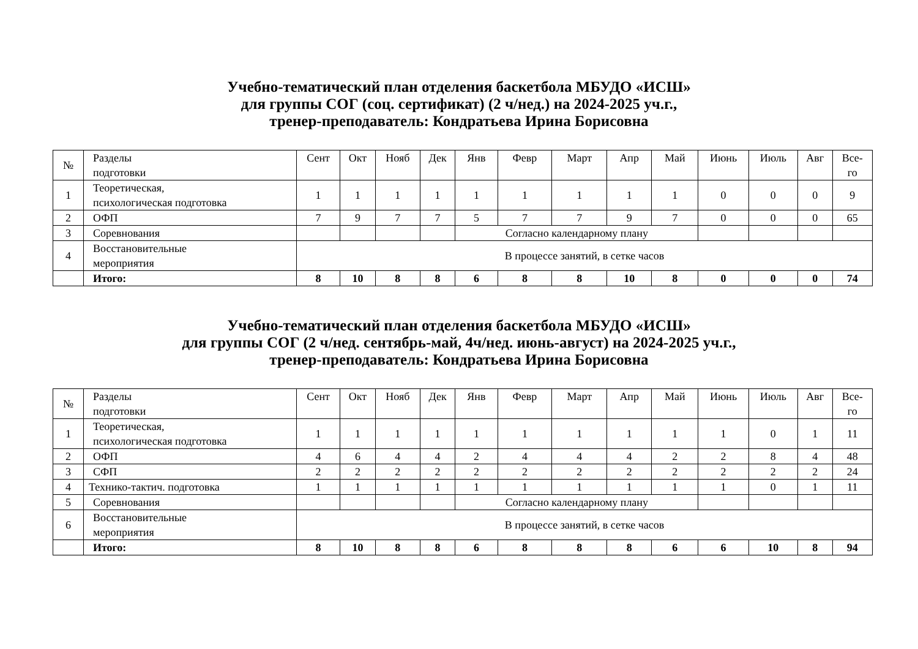Учебно-тематический план отделения баскетбола МБУДО «ИСШ»
для группы СОГ (соц. сертификат) (2 ч/нед.) на 2024-2025 уч.г.,
тренер-преподаватель: Кондратьева Ирина Борисовна
| № | Разделы подготовки | Сент | Окт | Нояб | Дек | Янв | Февр | Март | Апр | Май | Июнь | Июль | Авг | Все- го |
| --- | --- | --- | --- | --- | --- | --- | --- | --- | --- | --- | --- | --- | --- | --- |
| 1 | Теоретическая, психологическая подготовка | 1 | 1 | 1 | 1 | 1 | 1 | 1 | 1 | 1 | 0 | 0 | 0 | 9 |
| 2 | ОФП | 7 | 9 | 7 | 7 | 5 | 7 | 7 | 9 | 7 | 0 | 0 | 0 | 65 |
| 3 | Соревнования | | | | | Согласно календарному плану | | | | | | | | |
| 4 | Восстановительные мероприятия | В процессе занятий, в сетке часов | | | | | | | | | | | | |
| | Итого: | 8 | 10 | 8 | 8 | 6 | 8 | 8 | 10 | 8 | 0 | 0 | 0 | 74 |
Учебно-тематический план отделения баскетбола МБУДО «ИСШ»
для группы СОГ (2 ч/нед. сентябрь-май, 4ч/нед. июнь-август) на 2024-2025 уч.г.,
тренер-преподаватель: Кондратьева Ирина Борисовна
| № | Разделы подготовки | Сент | Окт | Нояб | Дек | Янв | Февр | Март | Апр | Май | Июнь | Июль | Авг | Все- го |
| --- | --- | --- | --- | --- | --- | --- | --- | --- | --- | --- | --- | --- | --- | --- |
| 1 | Теоретическая, психологическая подготовка | 1 | 1 | 1 | 1 | 1 | 1 | 1 | 1 | 1 | 1 | 0 | 1 | 11 |
| 2 | ОФП | 4 | 6 | 4 | 4 | 2 | 4 | 4 | 4 | 2 | 2 | 8 | 4 | 48 |
| 3 | СФП | 2 | 2 | 2 | 2 | 2 | 2 | 2 | 2 | 2 | 2 | 2 | 2 | 24 |
| 4 | Технико-тактич. подготовка | 1 | 1 | 1 | 1 | 1 | 1 | 1 | 1 | 1 | 1 | 0 | 1 | 11 |
| 5 | Соревнования | | | | | Согласно календарному плану | | | | | | | | |
| 6 | Восстановительные мероприятия | В процессе занятий, в сетке часов | | | | | | | | | | | | |
| | Итого: | 8 | 10 | 8 | 8 | 6 | 8 | 8 | 8 | 6 | 6 | 10 | 8 | 94 |